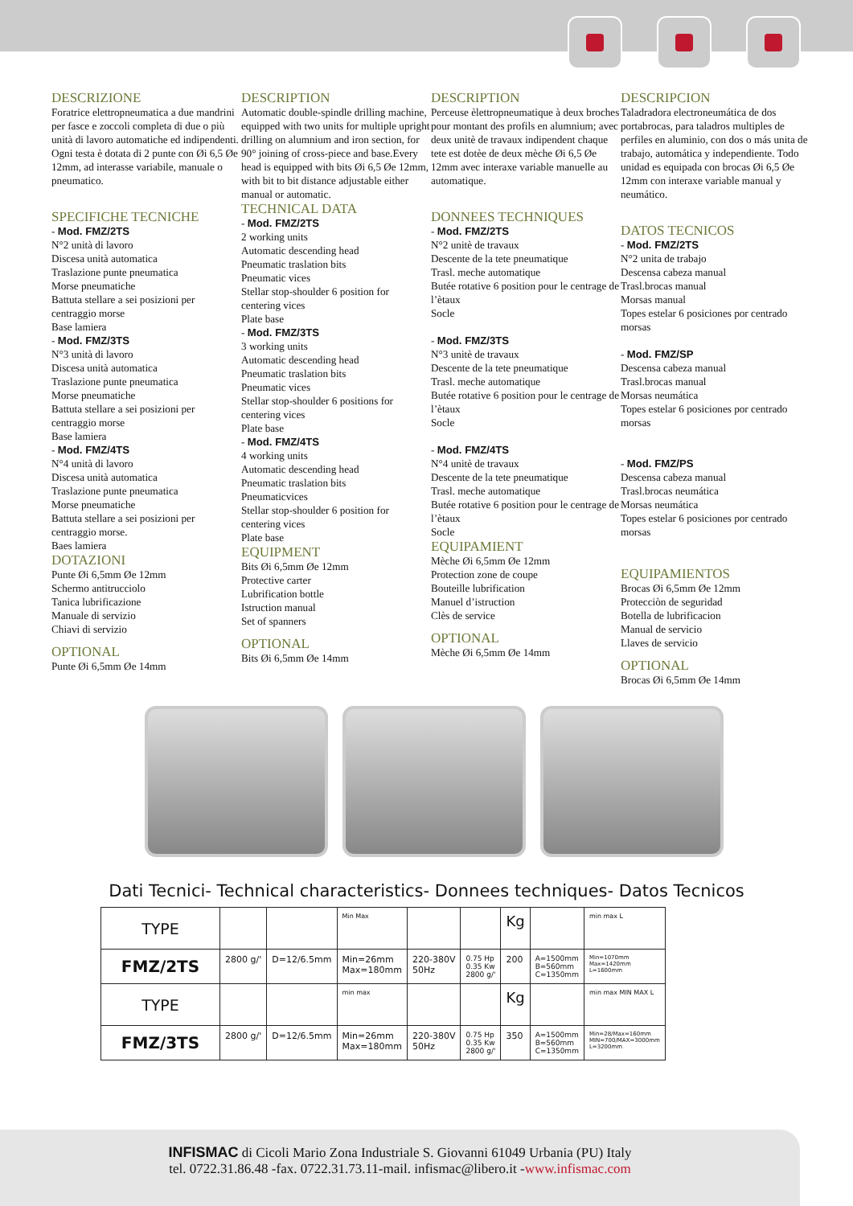DESCRIZIONE
Foratrice elettropneumatica a due mandrini per fasce e zoccoli completa di due o più unità di lavoro automatiche ed indipendenti. Ogni testa è dotata di 2 punte con Øi 6,5 Øe 12mm, ad interasse variabile, manuale o pneumatico.
SPECIFICHE TECNICHE
- Mod. FMZ/2TS
N°2 unità di lavoro
Discesa unità automatica
Traslazione punte pneumatica
Morse pneumatiche
Battuta stellare a sei posizioni per centraggio morse
Base lamiera
- Mod. FMZ/3TS
N°3 unità di lavoro
Discesa unità automatica
Traslazione punte pneumatica
Morse pneumatiche
Battuta stellare a sei posizioni per centraggio morse
Base lamiera
- Mod. FMZ/4TS
N°4 unità di lavoro
Discesa unità automatica
Traslazione punte pneumatica
Morse pneumatiche
Battuta stellare a sei posizioni per centraggio morse.
Baes lamiera
DOTAZIONI
Punte Øi 6,5mm Øe 12mm
Schermo antitrucciolo
Tanica lubrificazione
Manuale di servizio
Chiavi di servizio
OPTIONAL
Punte Øi 6,5mm Øe 14mm
DESCRIPTION
Automatic double-spindle drilling machine, equipped with two units for multiple upright drilling on alumnium and iron section, for 90° joining of cross-piece and base.Every head is equipped with bits Øi 6,5 Øe 12mm, with bit to bit distance adjustable either manual or automatic.
TECHNICAL DATA
- Mod. FMZ/2TS
2 working units
Automatic descending head
Pneumatic traslation bits
Pneumatic vices
Stellar stop-shoulder 6 position for centering vices
Plate base
- Mod. FMZ/3TS
3 working units
Automatic descending head
Pneumatic traslation bits
Pneumatic vices
Stellar stop-shoulder 6 positions for centering vices
Plate base
- Mod. FMZ/4TS
4 working units
Automatic descending head
Pneumatic traslation bits
Pneumaticvices
Stellar stop-shoulder 6 position for centering vices
Plate base
EQUIPMENT
Bits Øi 6,5mm Øe 12mm
Protective carter
Lubrification bottle
Istruction manual
Set of spanners
OPTIONAL
Bits Øi 6,5mm Øe 14mm
DESCRIPTION
Perceuse èlettropneumatique à deux broches pour montant des profils en alumnium; avec deux unitè de travaux indipendent chaque tete est dotèe de deux mèche Øi 6,5 Øe 12mm avec interaxe variable manuelle au automatique.
DONNEES TECHNIQUES
- Mod. FMZ/2TS
N°2 unitè de travaux
Descente de la tete pneumatique
Trasl. meche automatique
Butée rotative 6 position pour le centrage de l’ètaux
Socle
- Mod. FMZ/3TS
N°3 unitè de travaux
Descente de la tete pneumatique
Trasl. meche automatique
Butée rotative 6 position pour le centrage de l’ètaux
Socle
- Mod. FMZ/4TS
N°4 unitè de travaux
Descente de la tete pneumatique
Trasl. meche automatique
Butée rotative 6 position pour le centrage de l’ètaux
Socle
EQUIPAMIENT
Mèche Øi 6,5mm Øe 12mm
Protection zone de coupe
Bouteille lubrification
Manuel d’istruction
Clès de service
OPTIONAL
Mèche Øi 6,5mm Øe 14mm
DESCRIPCION
Taladradora electroneumática de dos portabrocas, para taladros multiples de perfiles en aluminio, con dos o más unita de trabajo, automática y independiente. Todo unidad es equipada con brocas Øi 6,5 Øe 12mm con interaxe variable manual y neumático.
DATOS TECNICOS
- Mod. FMZ/2TS
N°2 unita de trabajo
Descensa cabeza manual
Trasl.brocas manual
Morsas manual
Topes estelar 6 posiciones por centrado morsas
- Mod. FMZ/SP
Descensa cabeza manual
Trasl.brocas manual
Morsas neumática
Topes estelar 6 posiciones por centrado morsas
- Mod. FMZ/PS
Descensa cabeza manual
Trasl.brocas neumática
Morsas neumática
Topes estelar 6 posiciones por centrado morsas
EQUIPAMIENTOS
Brocas Øi 6,5mm Øe 12mm
Protecciòn de seguridad
Botella de lubrificacion
Manual de servicio
Llaves de servicio
OPTIONAL
Brocas Øi 6,5mm Øe 14mm
Dati Tecnici- Technical characteristics- Donnees techniques- Datos Tecnicos
| TYPE | | | Min Max | | | Kg | | min max L |
| FMZ/2TS | 2800 g/' | D=12/6.5mm | Min=26mm Max=180mm | 220-380V 50Hz | 0.75 Hp 0.35 Kw 2800 g/' | 200 | A=1500mm B=560mm C=1350mm | Min=1070mm Max=1420mm L=1600mm |
| TYPE | | | min max | | | Kg | | min max MIN MAX L |
| FMZ/3TS | 2800 g/' | D=12/6.5mm | Min=26mm Max=180mm | 220-380V 50Hz | 0.75 Hp 0.35 Kw 2800 g/' | 350 | A=1500mm B=560mm C=1350mm | Min=28/Max=160mm MIN=700/MAX=3000mm L=3200mm |
INFISMAC di Cicoli Mario Zona Industriale S. Giovanni 61049 Urbania (PU) Italy
tel. 0722.31.86.48 -fax. 0722.31.73.11-mail. infismac@libero.it -www.infismac.com